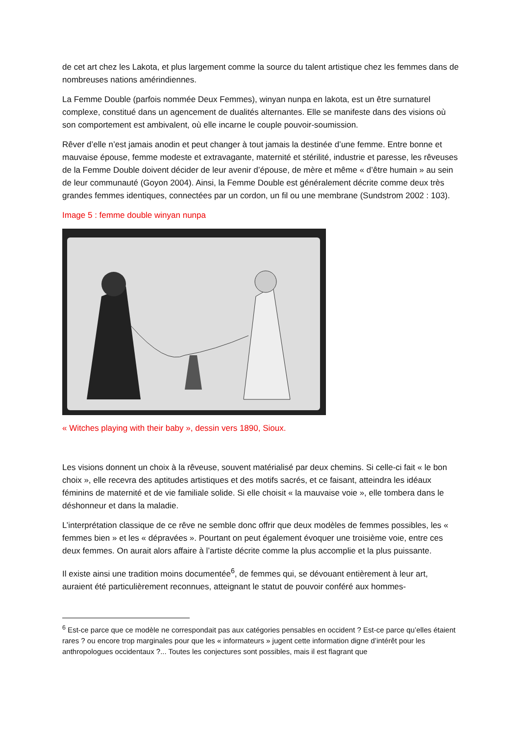de cet art chez les Lakota, et plus largement comme la source du talent artistique chez les femmes dans de nombreuses nations amérindiennes.
La Femme Double (parfois nommée Deux Femmes), winyan nunpa en lakota, est un être surnaturel complexe, constitué dans un agencement de dualités alternantes. Elle se manifeste dans des visions où son comportement est ambivalent, où elle incarne le couple pouvoir-soumission.
Rêver d’elle n’est jamais anodin et peut changer à tout jamais la destinée d’une femme. Entre bonne et mauvaise épouse, femme modeste et extravagante, maternité et stérilité, industrie et paresse, les rêveuses de la Femme Double doivent décider de leur avenir d’épouse, de mère et même « d’être humain » au sein de leur communauté (Goyon 2004). Ainsi, la Femme Double est généralement décrite comme deux très grandes femmes identiques, connectées par un cordon, un fil ou une membrane (Sundstrom 2002 : 103).
Image 5 : femme double winyan nunpa
« Witches playing with their baby », dessin vers 1890, Sioux.
Les visions donnent un choix à la rêveuse, souvent matérialisé par deux chemins. Si celle-ci fait « le bon choix », elle recevra des aptitudes artistiques et des motifs sacrés, et ce faisant, atteindra les idéaux féminins de maternité et de vie familiale solide. Si elle choisit « la mauvaise voie », elle tombera dans le déshonneur et dans la maladie.
L’interprétation classique de ce rêve ne semble donc offrir que deux modèles de femmes possibles, les « femmes bien » et les « dépravées ». Pourtant on peut également évoquer une troisième voie, entre ces deux femmes. On aurait alors affaire à l’artiste décrite comme la plus accomplie et la plus puissante.
Il existe ainsi une tradition moins documentée<sup>6</sup>, de femmes qui, se dévouant entièrement à leur art, auraient été particulièrement reconnues, atteignant le statut de pouvoir conféré aux hommes-
<sup>6</sup> Est-ce parce que ce modèle ne correspondait pas aux catégories pensables en occident ? Est-ce parce qu’elles étaient rares ? ou encore trop marginales pour que les « informateurs » jugent cette information digne d’intérêt pour les anthropologues occidentaux ?... Toutes les conjectures sont possibles, mais il est flagrant que